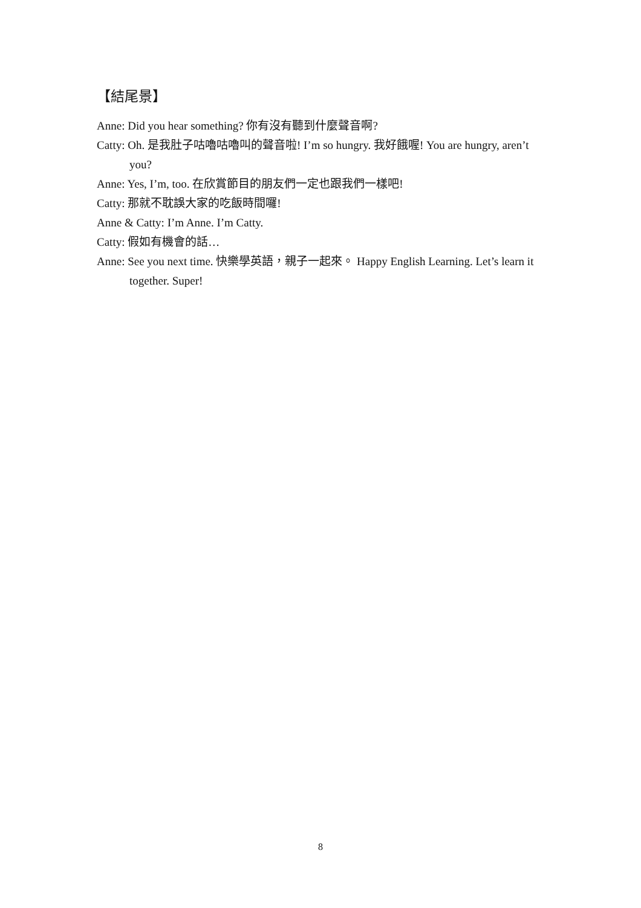【結尾景】
Anne: Did you hear something? 你有沒有聽到什麼聲音啊?
Catty: Oh. 是我肚子咕嚕咕嚕叫的聲音啦! I’m so hungry. 我好餓喔! You are hungry, aren’t you?
Anne: Yes, I’m, too. 在欣賞節目的朋友們一定也跟我們一樣吧!
Catty: 那就不耽誤大家的吃飯時間囉!
Anne & Catty: I’m Anne. I’m Catty.
Catty: 假如有機會的話…
Anne: See you next time. 快樂學英語，親子一起來。 Happy English Learning. Let’s learn it together. Super!
8